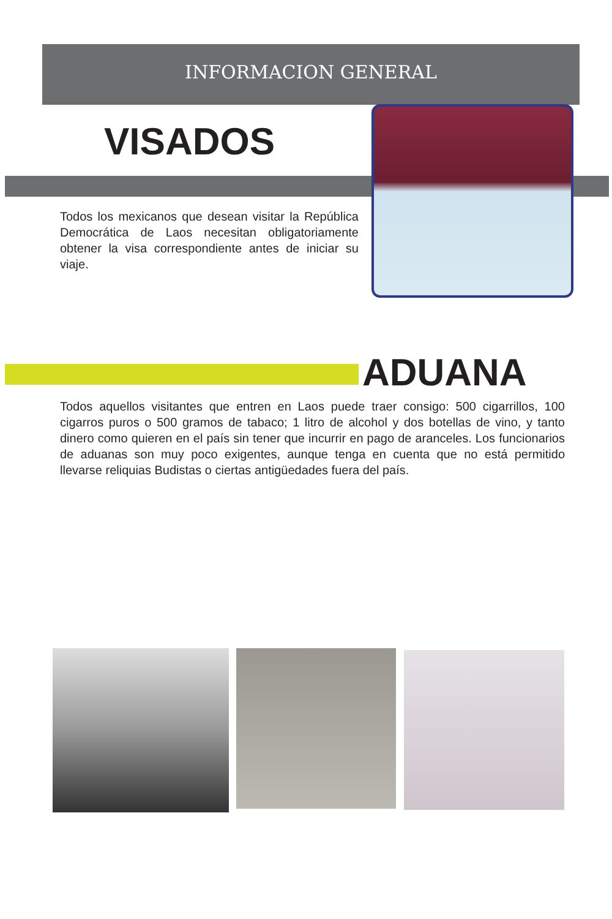INFORMACION GENERAL
VISADOS
Todos los mexicanos que desean visitar la República Democrática de Laos necesitan obligatoriamente obtener la visa correspondiente antes de iniciar su viaje.
ADUANA
Todos aquellos visitantes que entren en Laos puede traer consigo: 500 cigarrillos, 100 cigarros puros o 500 gramos de tabaco; 1 litro de alcohol y dos botellas de vino, y tanto dinero como quieren en el país sin tener que incurrir en pago de aranceles. Los funcionarios de aduanas son muy poco exigentes, aunque tenga en cuenta que no está permitido llevarse reliquias Budistas o ciertas antigüedades fuera del país.